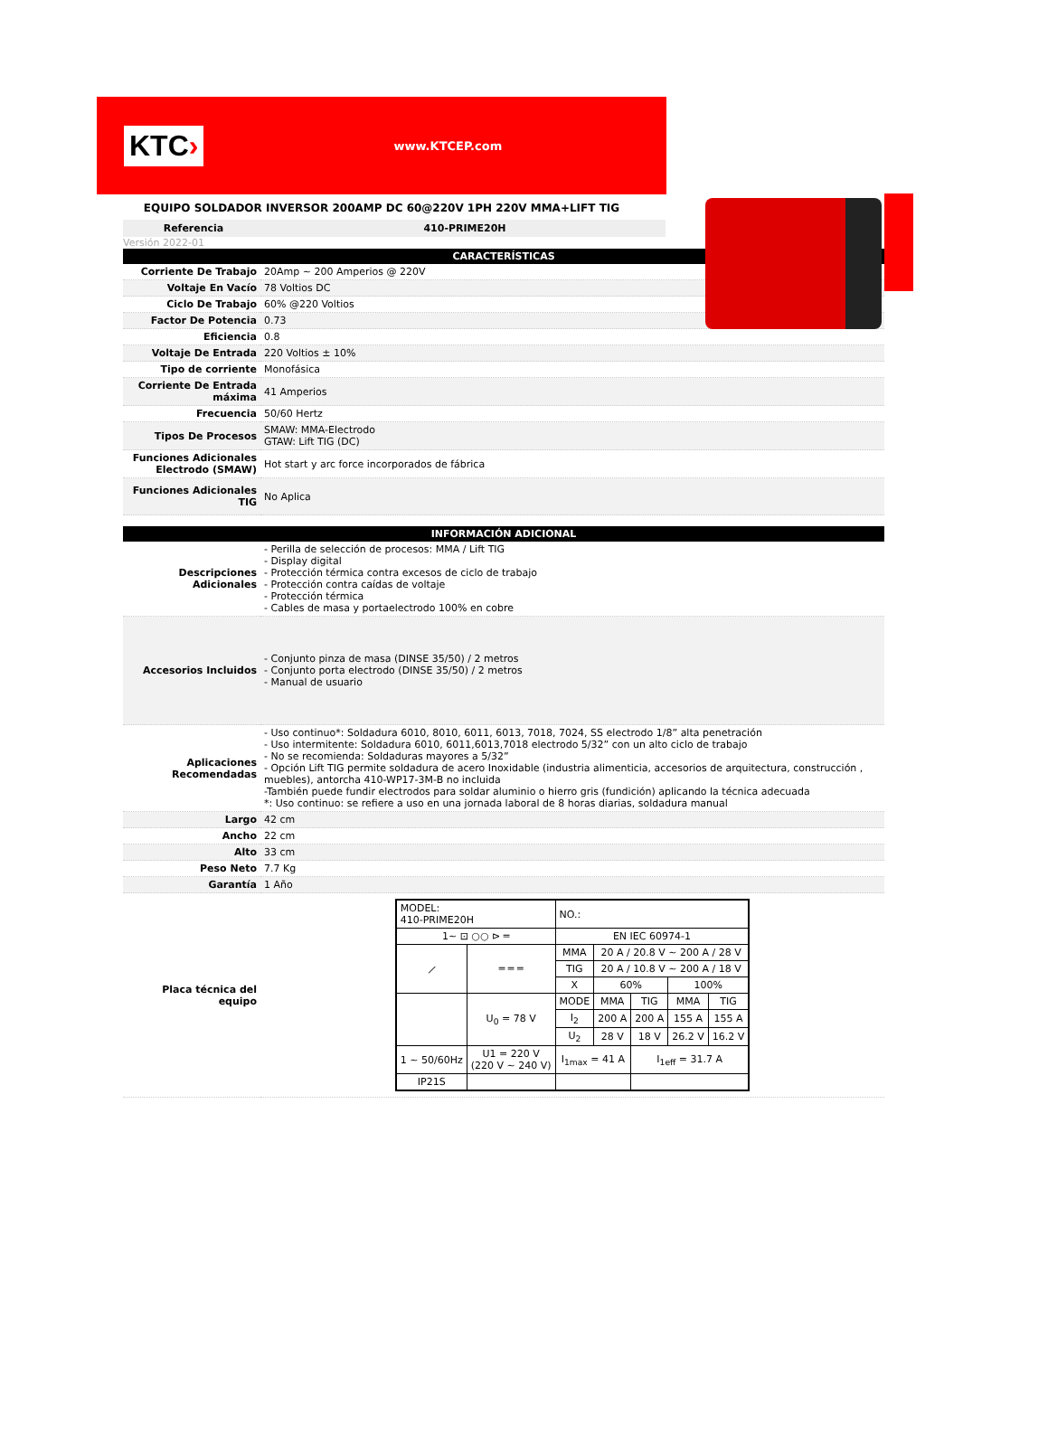KTC›
www.KTCEP.com
EQUIPO SOLDADOR INVERSOR 200AMP DC 60@220V 1PH 220V MMA+LIFT TIG
Referencia 410-PRIME20H
Versión 2022-01
| CARACTERÍSTICAS | |
| --- | --- |
| Corriente De Trabajo | 20Amp ~ 200 Amperios @ 220V |
| Voltaje En Vacío | 78 Voltios DC |
| Ciclo De Trabajo | 60% @220 Voltios |
| Factor De Potencia | 0.73 |
| Eficiencia | 0.8 |
| Voltaje De Entrada | 220 Voltios ± 10% |
| Tipo de corriente | Monofásica |
| Corriente De Entrada máxima | 41 Amperios |
| Frecuencia | 50/60 Hertz |
| Tipos De Procesos | SMAW: MMA-Electrodo GTAW: Lift TIG (DC) |
| Funciones Adicionales Electrodo (SMAW) | Hot start y arc force incorporados de fábrica |
| Funciones Adicionales TIG | No Aplica |
| INFORMACIÓN ADICIONAL | |
| --- | --- |
| Descripciones Adicionales | - Perilla de selección de procesos: MMA / Lift TIG - Display digital - Protección térmica contra excesos de ciclo de trabajo - Protección contra caídas de voltaje - Protección térmica - Cables de masa y portaelectrodo 100% en cobre |
| Accesorios Incluidos | - Conjunto pinza de masa (DINSE 35/50) / 2 metros - Conjunto porta electrodo (DINSE 35/50) / 2 metros - Manual de usuario |
| Aplicaciones Recomendadas | - Uso continuo*: Soldadura 6010, 8010, 6011, 6013, 7018, 7024, SS electrodo 1/8” alta penetración - Uso intermitente: Soldadura 6010, 6011,6013,7018 electrodo 5/32” con un alto ciclo de trabajo - No se recomienda: Soldaduras mayores a 5/32” - Opción Lift TIG permite soldadura de acero Inoxidable (industria alimenticia, accesorios de arquitectura, construcción , muebles), antorcha 410-WP17-3M-B no incluida -También puede fundir electrodos para soldar aluminio o hierro gris (fundición) aplicando la técnica adecuada *: Uso continuo: se refiere a uso en una jornada laboral de 8 horas diarias, soldadura manual |
| Largo | 42 cm |
| Ancho | 22 cm |
| Alto | 33 cm |
| Peso Neto | 7.7 Kg |
| Garantía | 1 Año |
| Placa técnica del equipo | / MODEL: 410-PRIME20H / / NO.: / / / / / / 1~ ⊡ ○○ ⊳ ═ / / EN IEC 60974-1 / / / / / / ⟋ / ═ ═ ═ / MMA / 20 A / 20.8 V ~ 200 A / 28 V / / / / / / / TIG / 20 A / 10.8 V ~ 200 A / 18 V / / / / / / / X / 60% / / 100% / / / / U<sub>0</sub> = 78 V / MODE / MMA / TIG / MMA / TIG / / / / I<sub>2</sub> / 200 A / 200 A / 155 A / 155 A / / / / U<sub>2</sub> / 28 V / 18 V / 26.2 V / 16.2 V / / 1 ~ 50/60Hz / U1 = 220 V (220 V ~ 240 V) / I<sub>1max</sub> = 41 A / / I<sub>1eff</sub> = 31.7 A / / / / IP21S / / / / / / / |